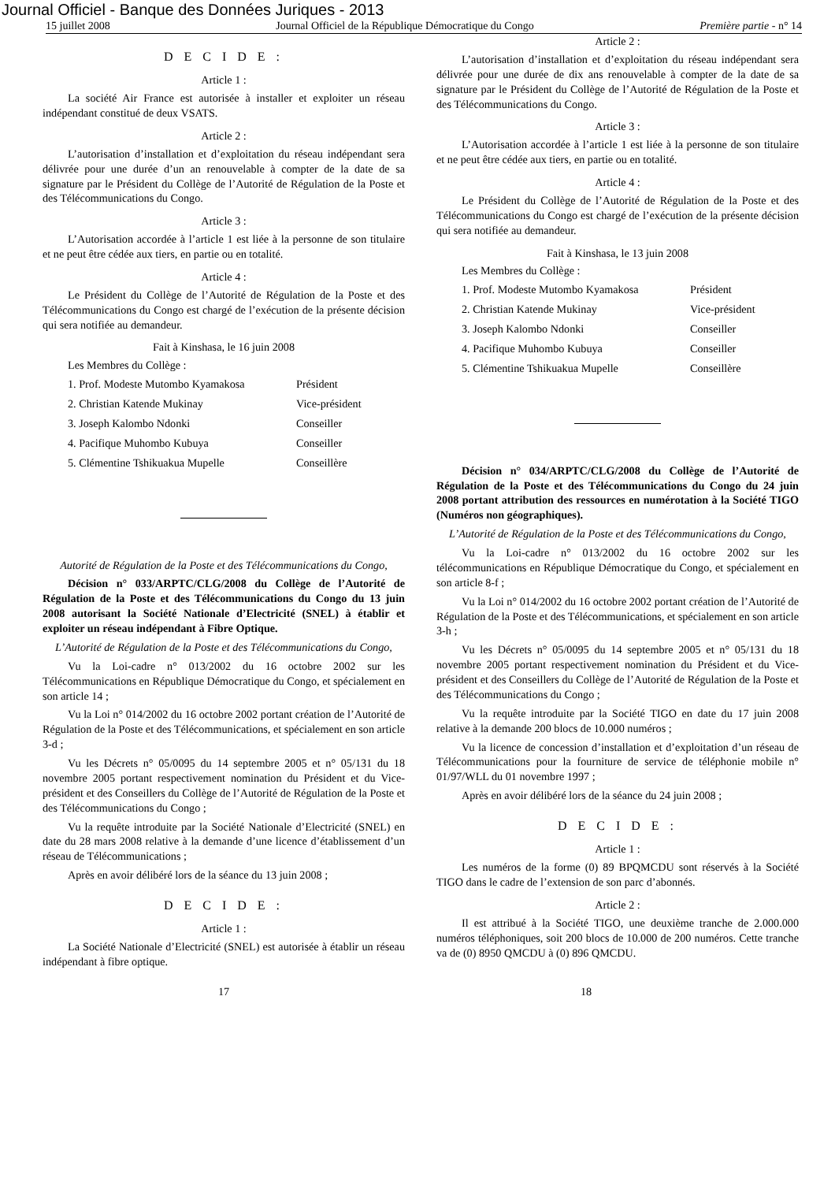Journal Officiel - Banque des Données Juriques - 2013
15 juillet 2008 Journal Officiel de la République Démocratique du Congo Première partie - n° 14
D E C I D E :
Article 1 :
La société Air France est autorisée à installer et exploiter un réseau indépendant constitué de deux VSATS.
Article 2 :
L’autorisation d’installation et d’exploitation du réseau indépendant sera délivrée pour une durée d’un an renouvelable à compter de la date de sa signature par le Président du Collège de l’Autorité de Régulation de la Poste et des Télécommunications du Congo.
Article 3 :
L’Autorisation accordée à l’article 1 est liée à la personne de son titulaire et ne peut être cédée aux tiers, en partie ou en totalité.
Article 4 :
Le Président du Collège de l’Autorité de Régulation de la Poste et des Télécommunications du Congo est chargé de l’exécution de la présente décision qui sera notifiée au demandeur.
Fait à Kinshasa, le 16 juin 2008
Les Membres du Collège :
1. Prof. Modeste Mutombo Kyamakosa Président
2. Christian Katende Mukinay Vice-président
3. Joseph Kalombo Ndonki Conseiller
4. Pacifique Muhombo Kubuya Conseiller
5. Clémentine Tshikuakua Mupelle Conseillère
Autorité de Régulation de la Poste et des Télécommunications du Congo,
Décision n° 033/ARPTC/CLG/2008 du Collège de l’Autorité de Régulation de la Poste et des Télécommunications du Congo du 13 juin 2008 autorisant la Société Nationale d’Electricité (SNEL) à établir et exploiter un réseau indépendant à Fibre Optique.
L’Autorité de Régulation de la Poste et des Télécommunications du Congo,
Vu la Loi-cadre n° 013/2002 du 16 octobre 2002 sur les Télécommunications en République Démocratique du Congo, et spécialement en son article 14 ;
Vu la Loi n° 014/2002 du 16 octobre 2002 portant création de l’Autorité de Régulation de la Poste et des Télécommunications, et spécialement en son article 3-d ;
Vu les Décrets n° 05/0095 du 14 septembre 2005 et n° 05/131 du 18 novembre 2005 portant respectivement nomination du Président et du Vice-président et des Conseillers du Collège de l’Autorité de Régulation de la Poste et des Télécommunications du Congo ;
Vu la requête introduite par la Société Nationale d’Electricité (SNEL) en date du 28 mars 2008 relative à la demande d’une licence d’établissement d’un réseau de Télécommunications ;
Après en avoir délibéré lors de la séance du 13 juin 2008 ;
D E C I D E :
Article 1 :
La Société Nationale d’Electricité (SNEL) est autorisée à établir un réseau indépendant à fibre optique.
Article 2 :
L’autorisation d’installation et d’exploitation du réseau indépendant sera délivrée pour une durée de dix ans renouvelable à compter de la date de sa signature par le Président du Collège de l’Autorité de Régulation de la Poste et des Télécommunications du Congo.
Article 3 :
L’Autorisation accordée à l’article 1 est liée à la personne de son titulaire et ne peut être cédée aux tiers, en partie ou en totalité.
Article 4 :
Le Président du Collège de l’Autorité de Régulation de la Poste et des Télécommunications du Congo est chargé de l’exécution de la présente décision qui sera notifiée au demandeur.
Fait à Kinshasa, le 13 juin 2008
Les Membres du Collège :
1. Prof. Modeste Mutombo Kyamakosa Président
2. Christian Katende Mukinay Vice-président
3. Joseph Kalombo Ndonki Conseiller
4. Pacifique Muhombo Kubuya Conseiller
5. Clémentine Tshikuakua Mupelle Conseillère
Décision n° 034/ARPTC/CLG/2008 du Collège de l’Autorité de Régulation de la Poste et des Télécommunications du Congo du 24 juin 2008 portant attribution des ressources en numérotation à la Société TIGO (Numéros non géographiques).
L’Autorité de Régulation de la Poste et des Télécommunications du Congo,
Vu la Loi-cadre n° 013/2002 du 16 octobre 2002 sur les télécommunications en République Démocratique du Congo, et spécialement en son article 8-f ;
Vu la Loi n° 014/2002 du 16 octobre 2002 portant création de l’Autorité de Régulation de la Poste et des Télécommunications, et spécialement en son article 3-h ;
Vu les Décrets n° 05/0095 du 14 septembre 2005 et n° 05/131 du 18 novembre 2005 portant respectivement nomination du Président et du Vice-président et des Conseillers du Collège de l’Autorité de Régulation de la Poste et des Télécommunications du Congo ;
Vu la requête introduite par la Société TIGO en date du 17 juin 2008 relative à la demande 200 blocs de 10.000 numéros ;
Vu la licence de concession d’installation et d’exploitation d’un réseau de Télécommunications pour la fourniture de service de téléphonie mobile n° 01/97/WLL du 01 novembre 1997 ;
Après en avoir délibéré lors de la séance du 24 juin 2008 ;
D E C I D E :
Article 1 :
Les numéros de la forme (0) 89 BPQMCDU sont réservés à la Société TIGO dans le cadre de l’extension de son parc d’abonnés.
Article 2 :
Il est attribué à la Société TIGO, une deuxième tranche de 2.000.000 numéros téléphoniques, soit 200 blocs de 10.000 de 200 numéros. Cette tranche va de (0) 8950 QMCDU à (0) 896 QMCDU.
17 18